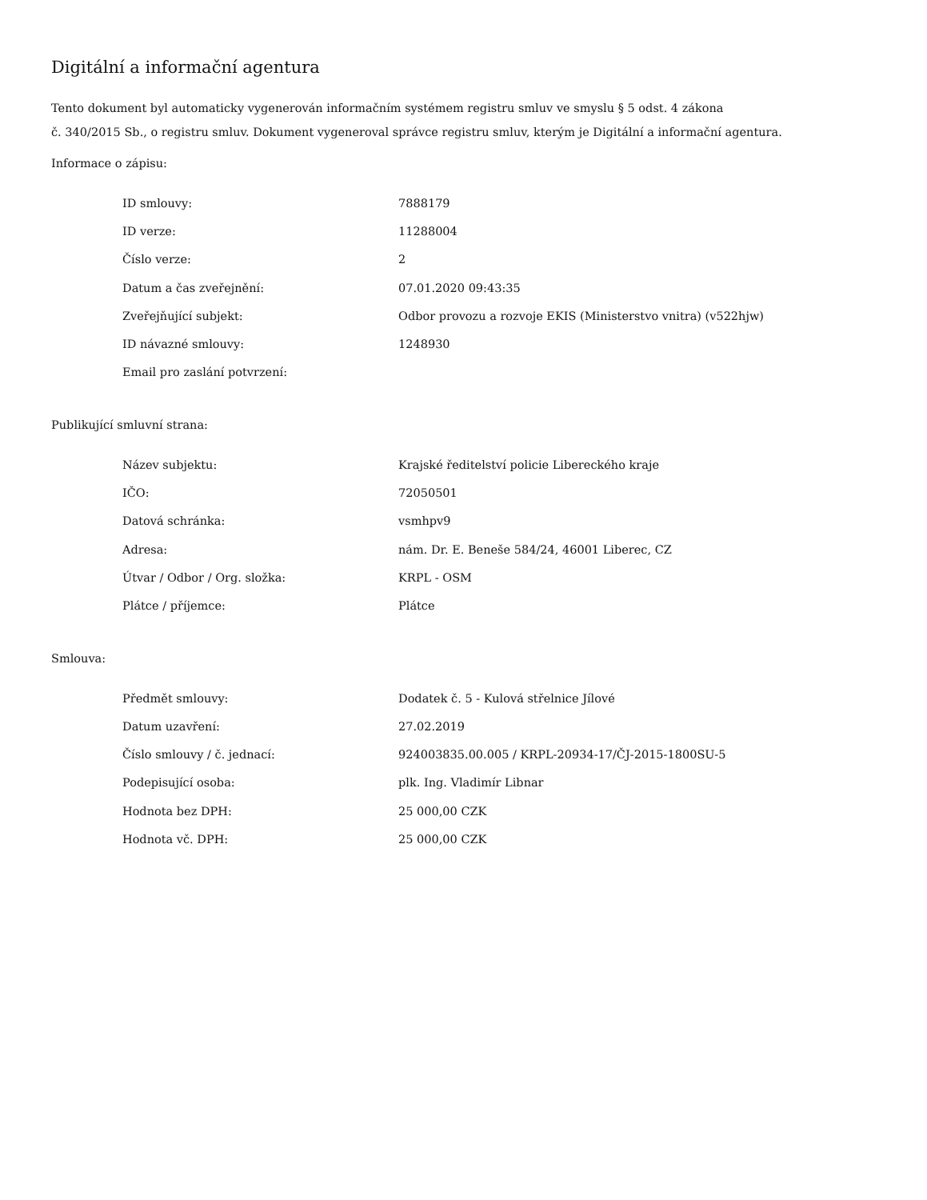Digitální a informační agentura
Tento dokument byl automaticky vygenerován informačním systémem registru smluv ve smyslu § 5 odst. 4 zákona
č. 340/2015 Sb., o registru smluv. Dokument vygeneroval správce registru smluv, kterým je Digitální a informační agentura.
Informace o zápisu:
| ID smlouvy: | 7888179 |
| ID verze: | 11288004 |
| Číslo verze: | 2 |
| Datum a čas zveřejnění: | 07.01.2020 09:43:35 |
| Zveřejňující subjekt: | Odbor provozu a rozvoje EKIS (Ministerstvo vnitra) (v522hjw) |
| ID návazné smlouvy: | 1248930 |
| Email pro zaslání potvrzení: | |
Publikující smluvní strana:
| Název subjektu: | Krajské ředitelství policie Libereckého kraje |
| IČO: | 72050501 |
| Datová schránka: | vsmhpv9 |
| Adresa: | nám. Dr. E. Beneše 584/24, 46001 Liberec, CZ |
| Útvar / Odbor / Org. složka: | KRPL - OSM |
| Plátce / příjemce: | Plátce |
Smlouva:
| Předmět smlouvy: | Dodatek č. 5 - Kulová střelnice Jílové |
| Datum uzavření: | 27.02.2019 |
| Číslo smlouvy / č. jednací: | 924003835.00.005 / KRPL-20934-17/ČJ-2015-1800SU-5 |
| Podepisující osoba: | plk. Ing. Vladimír Libnar |
| Hodnota bez DPH: | 25 000,00 CZK |
| Hodnota vč. DPH: | 25 000,00 CZK |